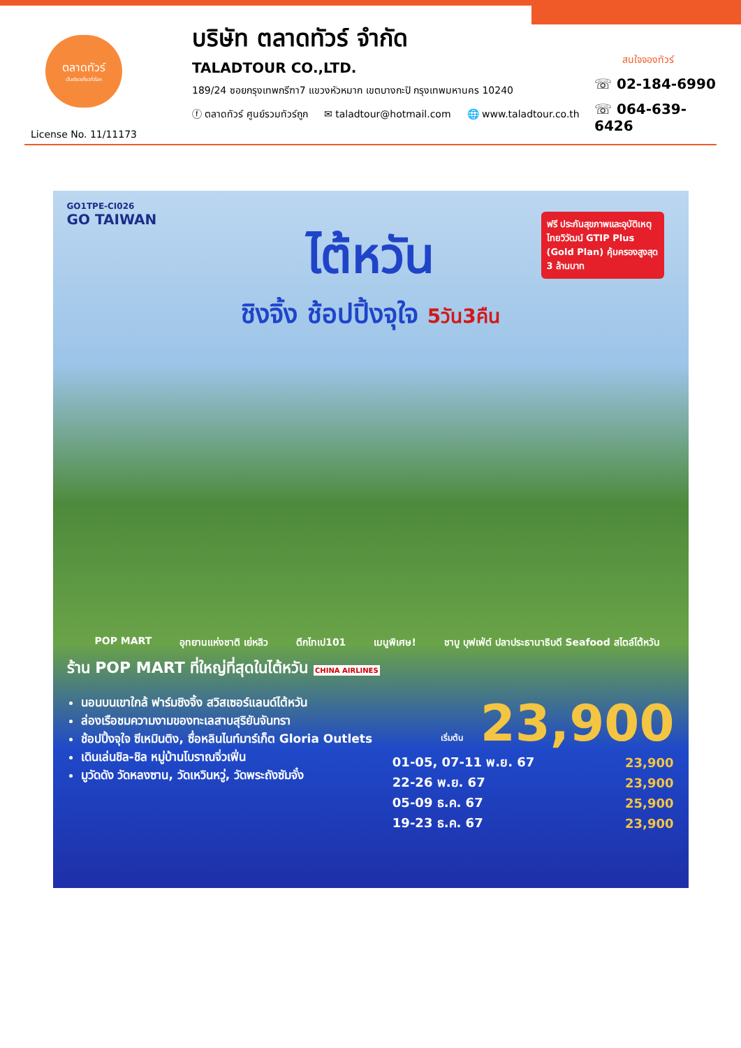ตลาดทัวร์
เว็บเดียวเที่ยวทั่วโลก
License No. 11/11173
บริษัท ตลาดทัวร์ จำกัด
TALADTOUR CO.,LTD.
189/24 ซอยกรุงเทพกรีฑา7 แขวงหัวหมาก เขตบางกะปิ กรุงเทพมหานคร 10240
ⓕ ตลาดทัวร์ ศูนย์รวมทัวร์ถูก ✉ taladtour@hotmail.com 🌐 www.taladtour.co.th
สนใจจองทัวร์
☏ 02-184-6990
☏ 064-639-6426
GO1TPE-CI026
GO TAIWAN
ฟรี ประกันสุขภาพและอุบัติเหตุ ไทยวิวัฒน์ GTIP Plus (Gold Plan) คุ้มครองสูงสุด 3 ล้านบาท
ไต้หวัน
ชิงจิ้ง ช้อปปิ้งจุใจ 5วัน3คืน
POP MART อุทยานแห่งชาติ เย่หลิว ตึกไทเป101 เมนูพิเศษ! ชาบู บุฟเฟ่ต์ ปลาประธานาธิบดี Seafood สไตล์ไต้หวัน
ร้าน POP MART ที่ใหญ่ที่สุดในไต้หวัน CHINA AIRLINES
นอนบนเขาใกล้ ฟาร์มชิงจิ้ง สวิสเซอร์แลนด์ไต้หวัน
ล่องเรือชมความงามของทะเลสาบสุริยันจันทรา
ช้อปปิ้งจุใจ ซีเหมินติง, ซื่อหลินไนท์มาร์เก็ต Gloria Outlets
เดินเล่นชิล-ชิล หมู่บ้านโบราณจิ่วเฟิ่น
มูวัดดัง วัดหลงซาน, วัดเหวินหวู่, วัดพระถังซัมจั๋ง
เริ่มต้น 23,900
| 01-05, 07-11 พ.ย. 67 | 23,900 |
| 22-26 พ.ย. 67 | 23,900 |
| 05-09 ธ.ค. 67 | 25,900 |
| 19-23 ธ.ค. 67 | 23,900 |